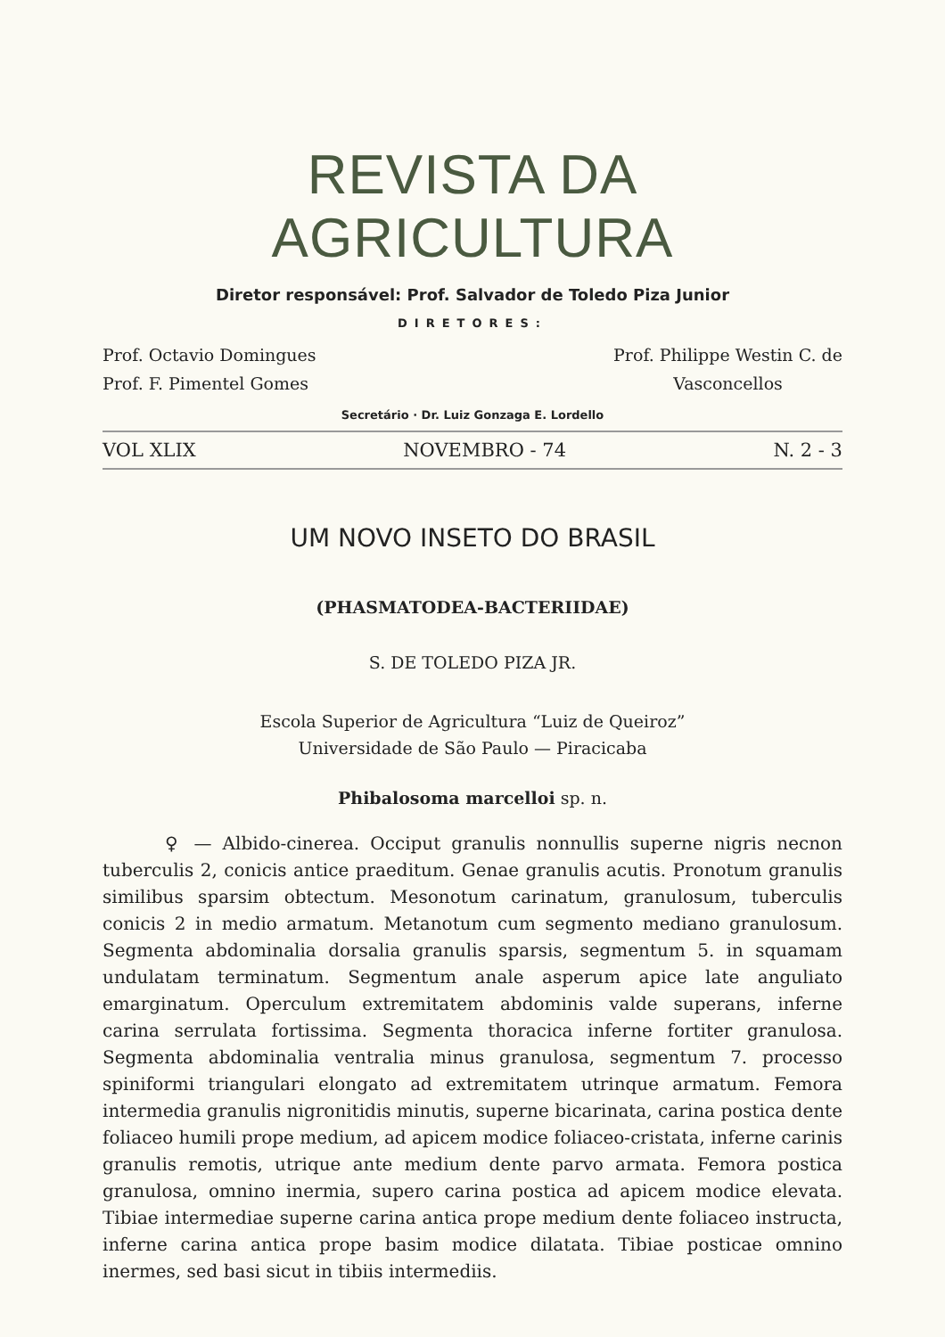REVISTA DA AGRICULTURA
Diretor responsável: Prof. Salvador de Toledo Piza Junior
DIRETORES:
Prof. Octavio Domingues
Prof. F. Pimentel Gomes Prof. Philippe Westin C. de
Vasconcellos
Secretário · Dr. Luiz Gonzaga E. Lordello
VOL XLIX NOVEMBRO - 74 N. 2 - 3
UM NOVO INSETO DO BRASIL
(PHASMATODEA-BACTERIIDAE)
S. DE TOLEDO PIZA JR.
Escola Superior de Agricultura “Luiz de Queiroz”
Universidade de São Paulo — Piracicaba
Phibalosoma marcelloi sp. n.
♀ — Albido-cinerea. Occiput granulis nonnullis superne nigris necnon tuberculis 2, conicis antice praeditum. Genae granulis acutis. Pronotum granulis similibus sparsim obtectum. Mesonotum carinatum, granulosum, tuberculis conicis 2 in medio armatum. Metanotum cum segmento mediano granulosum. Segmenta abdominalia dorsalia granulis sparsis, segmentum 5. in squamam undulatam terminatum. Segmentum anale asperum apice late anguliato emarginatum. Operculum extremitatem abdominis valde superans, inferne carina serrulata fortissima. Segmenta thoracica inferne fortiter granulosa. Segmenta abdominalia ventralia minus granulosa, segmentum 7. processo spiniformi triangulari elongato ad extremitatem utrinque armatum. Femora intermedia granulis nigronitidis minutis, superne bicarinata, carina postica dente foliaceo humili prope medium, ad apicem modice foliaceo-cristata, inferne carinis granulis remotis, utrique ante medium dente parvo armata. Femora postica granulosa, omnino inermia, supero carina postica ad apicem modice elevata. Tibiae intermediae superne carina antica prope medium dente foliaceo instructa, inferne carina antica prope basim modice dilatata. Tibiae posticae omnino inermes, sed basi sicut in tibiis intermediis.